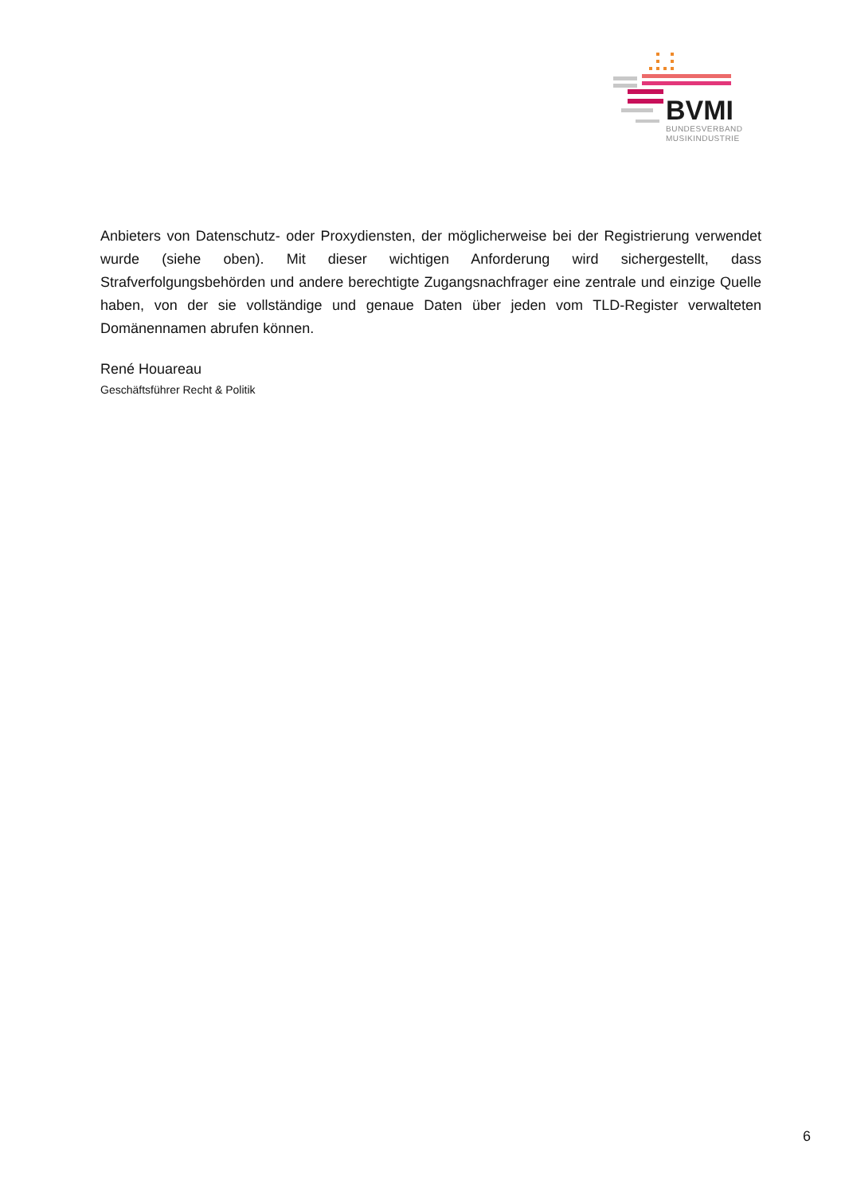BVMI
BUNDESVERBAND
MUSIKINDUSTRIE
Anbieters von Datenschutz- oder Proxydiensten, der möglicherweise bei der Registrierung verwendet wurde (siehe oben). Mit dieser wichtigen Anforderung wird sichergestellt, dass Strafverfolgungsbehörden und andere berechtigte Zugangsnachfrager eine zentrale und einzige Quelle haben, von der sie vollständige und genaue Daten über jeden vom TLD-Register verwalteten Domänennamen abrufen können.
René Houareau
Geschäftsführer Recht & Politik
6